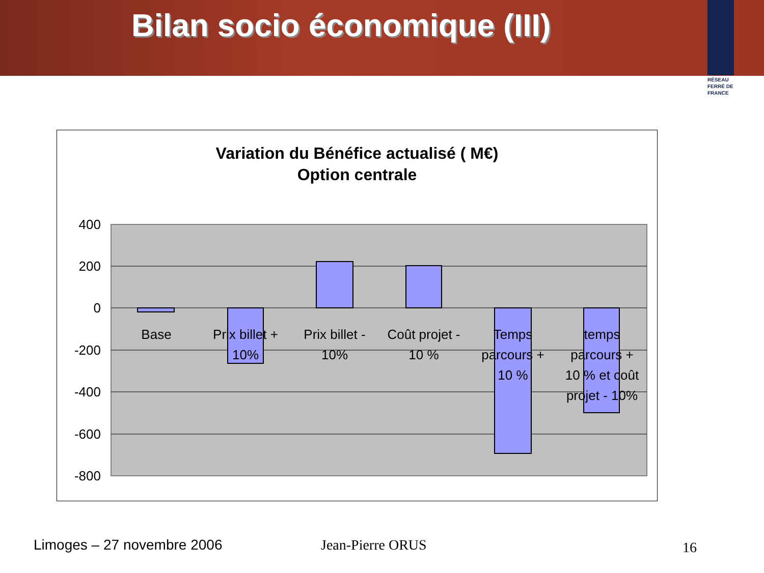Bilan socio économique (III)
RÉSEAU FERRÉ DE FRANCE
Variation du Bénéfice actualisé ( M€)
Option centrale
400
200
0
-200
-400
-600
-800
Base
Prix billet +
10%
Prix billet -
10%
Coût projet -
10 %
Temps
parcours +
10 %
temps
parcours +
10 % et coût
projet - 10%
Limoges – 27 novembre 2006 Jean-Pierre ORUS 16